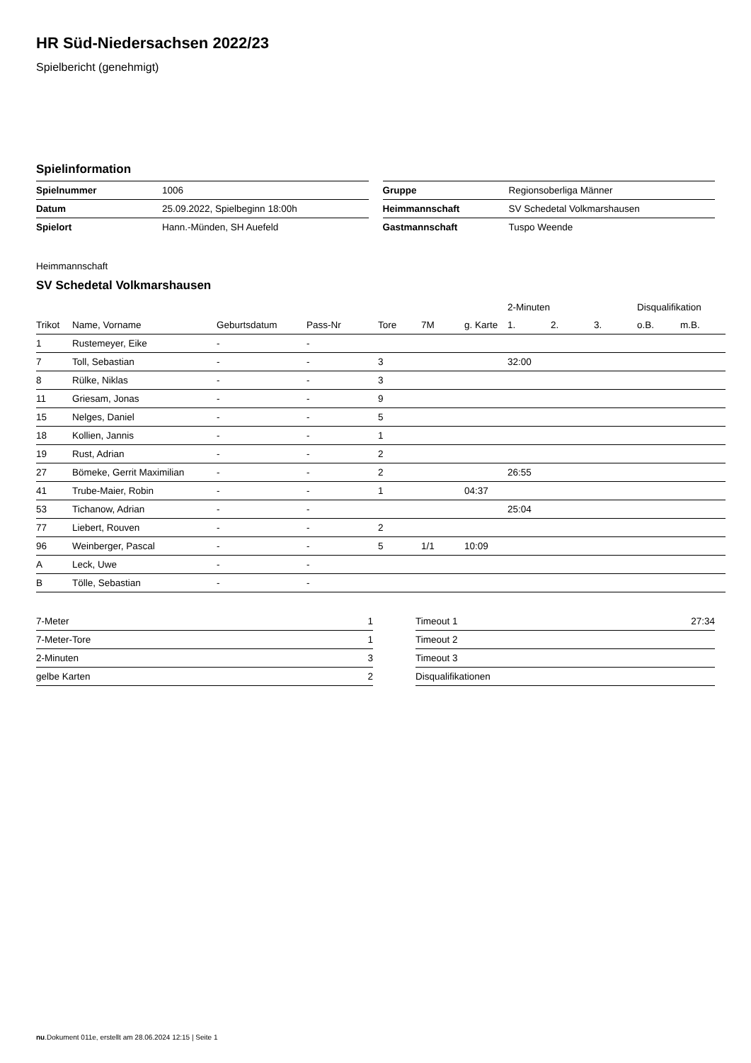HR Süd-Niedersachsen 2022/23
Spielbericht (genehmigt)
Spielinformation
| Spielnummer | 1006 |
| Datum | 25.09.2022, Spielbeginn 18:00h |
| Spielort | Hann.-Münden, SH Auefeld |
| Gruppe | Regionsoberliga Männer |
| Heimmannschaft | SV Schedetal Volkmarshausen |
| Gastmannschaft | Tuspo Weende |
Heimmannschaft
SV Schedetal Volkmarshausen
| | | | | | | | 2-Minuten | | | Disqualifikation | |
| --- | --- | --- | --- | --- | --- | --- | --- | --- | --- | --- | --- |
| Trikot | Name, Vorname | Geburtsdatum | Pass-Nr | Tore | 7M | g. Karte | 1. | 2. | 3. | o.B. | m.B. |
| 1 | Rustemeyer, Eike | - | - | | | | | | | | |
| 7 | Toll, Sebastian | - | - | 3 | | | 32:00 | | | | |
| 8 | Rülke, Niklas | - | - | 3 | | | | | | | |
| 11 | Griesam, Jonas | - | - | 9 | | | | | | | |
| 15 | Nelges, Daniel | - | - | 5 | | | | | | | |
| 18 | Kollien, Jannis | - | - | 1 | | | | | | | |
| 19 | Rust, Adrian | - | - | 2 | | | | | | | |
| 27 | Bömeke, Gerrit Maximilian | - | - | 2 | | | 26:55 | | | | |
| 41 | Trube-Maier, Robin | - | - | 1 | | 04:37 | | | | | |
| 53 | Tichanow, Adrian | - | - | | | | 25:04 | | | | |
| 77 | Liebert, Rouven | - | - | 2 | | | | | | | |
| 96 | Weinberger, Pascal | - | - | 5 | 1/1 | 10:09 | | | | | |
| A | Leck, Uwe | - | - | | | | | | | | |
| B | Tölle, Sebastian | - | - | | | | | | | | |
| 7-Meter | 1 |
| 7-Meter-Tore | 1 |
| 2-Minuten | 3 |
| gelbe Karten | 2 |
| Timeout 1 | 27:34 |
| Timeout 2 | |
| Timeout 3 | |
| Disqualifikationen | |
nu.Dokument 011e, erstellt am 28.06.2024 12:15 | Seite 1